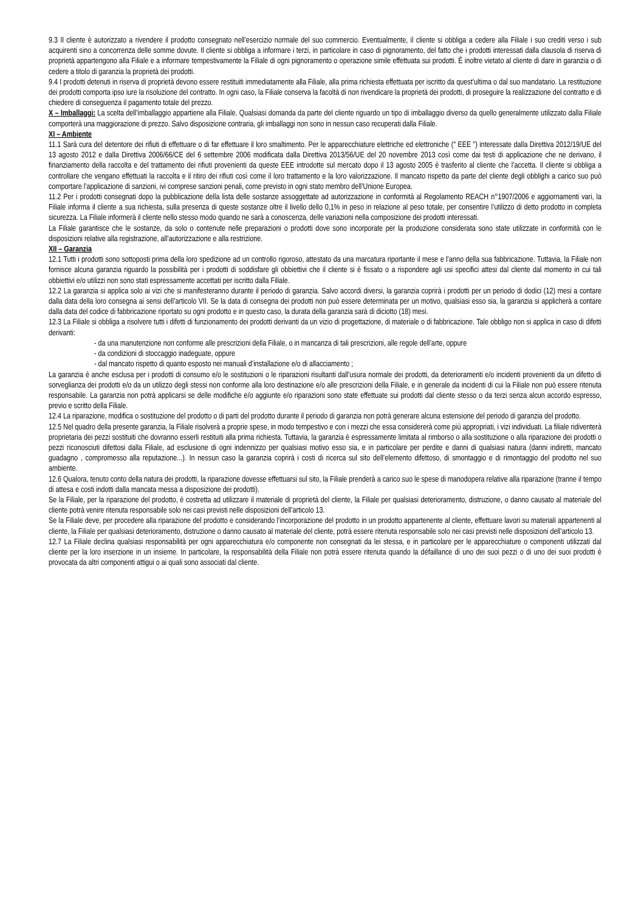9.3 Il cliente è autorizzato a rivendere il prodotto consegnato nell’esercizio normale del suo commercio. Eventualmente, il cliente si obbliga a cedere alla Filiale i suo crediti verso i sub acquirenti sino a concorrenza delle somme dovute. Il cliente si obbliga a informare i terzi, in particolare in caso di pignoramento, del fatto che i prodotti interessati dalla clausola di riserva di proprietà appartengono alla Filiale e a informare tempestivamente la Filiale di ogni pignoramento o operazione simile effettuata sui prodotti. È inoltre vietato al cliente di dare in garanzia o di cedere a titolo di garanzia la proprietà dei prodotti.
9.4 I prodotti detenuti in riserva di proprietà devono essere restituiti immediatamente alla Filiale, alla prima richiesta effettuata per iscritto da quest’ultima o dal suo mandatario. La restituzione dei prodotti comporta ipso iure la risoluzione del contratto. In ogni caso, la Filiale conserva la facoltà di non rivendicare la proprietà dei prodotti, di proseguire la realizzazione del contratto e di chiedere di conseguenza il pagamento totale del prezzo.
X – Imballaggi: La scelta dell’imballaggio appartiene alla Filiale. Qualsiasi domanda da parte del cliente riguardo un tipo di imballaggio diverso da quello generalmente utilizzato dalla Filiale comporterà una maggiorazione di prezzo. Salvo disposizione contraria, gli imballaggi non sono in nessun caso recuperati dalla Filiale.
XI – Ambiente
11.1 Sarà cura del detentore dei rifiuti di effettuare o di far effettuare il loro smaltimento. Per le apparecchiature elettriche ed elettroniche (“ EEE ”) interessate dalla Direttiva 2012/19/UE del 13 agosto 2012 e dalla Direttiva 2006/66/CE del 6 settembre 2006 modificata dalla Direttiva 2013/56/UE del 20 novembre 2013 così come dai testi di applicazione che ne derivano, il finanziamento della raccolta e del trattamento dei rifiuti provenienti da queste EEE introdotte sul mercato dopo il 13 agosto 2005 è trasferito al cliente che l’accetta. Il cliente si obbliga a controllare che vengano effettuati la raccolta e il ritiro dei rifiuti così come il loro trattamento e la loro valorizzazione. Il mancato rispetto da parte del cliente degli obblighi a carico suo può comportare l’applicazione di sanzioni, ivi comprese sanzioni penali, come previsto in ogni stato membro dell’Unione Europea.
11.2 Per i prodotti consegnati dopo la pubblicazione della lista delle sostanze assoggettate ad autorizzazione in conformità al Regolamento REACH n°1907/2006 e aggiornamenti vari, la Filiale informa il cliente a sua richiesta, sulla presenza di queste sostanze oltre il livello dello 0,1% in peso in relazione al peso totale, per consentire l’utilizzo di detto prodotto in completa sicurezza. La Filiale informerà il cliente nello stesso modo quando ne sarà a conoscenza, delle variazioni nella composizione dei prodotti interessati.
La Filiale garantisce che le sostanze, da solo o contenute nelle preparazioni o prodotti dove sono incorporate per la produzione considerata sono state utilizzate in conformità con le disposizioni relative alla registrazione, all’autorizzazione e alla restrizione.
XII – Garanzia
12.1 Tutti i prodotti sono sottoposti prima della loro spedizione ad un controllo rigoroso, attestato da una marcatura riportante il mese e l’anno della sua fabbricazione. Tuttavia, la Filiale non fornisce alcuna garanzia riguardo la possibilità per i prodotti di soddisfare gli obbiettivi che il cliente si è fissato o a rispondere agli usi specifici attesi dal cliente dal momento in cui tali obbiettivi e/o utilizzi non sono stati espressamente accettati per iscritto dalla Filiale.
12.2 La garanzia si applica solo ai vizi che si manifesteranno durante il periodo di garanzia. Salvo accordi diversi, la garanzia coprirà i prodotti per un periodo di dodici (12) mesi a contare dalla data della loro consegna ai sensi dell’articolo VII. Se la data di consegna dei prodotti non può essere determinata per un motivo, qualsiasi esso sia, la garanzia si applicherà a contare dalla data del codice di fabbricazione riportato su ogni prodotto e in questo caso, la durata della garanzia sarà di diciotto (18) mesi.
12.3 La Filiale si obbliga a risolvere tutti i difetti di funzionamento dei prodotti derivanti da un vizio di progettazione, di materiale o di fabbricazione. Tale obbligo non si applica in caso di difetti derivanti:
- da una manutenzione non conforme alle prescrizioni della Filiale, o in mancanza di tali prescrizioni, alle regole dell’arte, oppure
- da condizioni di stoccaggio inadeguate, oppure
- dal mancato rispetto di quanto esposto nei manuali d’installazione e/o di allacciamento ;
La garanzia è anche esclusa per i prodotti di consumo e/o le sostituzioni o le riparazioni risultanti dall’usura normale dei prodotti, da deterioramenti e/o incidenti provenienti da un difetto di sorveglianza dei prodotti e/o da un utilizzo degli stessi non conforme alla loro destinazione e/o alle prescrizioni della Filiale, e in generale da incidenti di cui la Filiale non può essere ritenuta responsabile. La garanzia non potrà applicarsi se delle modifiche e/o aggiunte e/o riparazioni sono state effettuate sui prodotti dal cliente stesso o da terzi senza alcun accordo espresso, previo e scritto della Filiale.
12.4 La riparazione, modifica o sostituzione del prodotto o di parti del prodotto durante il periodo di garanzia non potrà generare alcuna estensione del periodo di garanzia del prodotto.
12.5 Nel quadro della presente garanzia, la Filiale risolverà a proprie spese, in modo tempestivo e con i mezzi che essa considererà come più appropriati, i vizi individuati. La filiale ridiventerà proprietaria dei pezzi sostituiti che dovranno esserli restituiti alla prima richiesta. Tuttavia, la garanzia è espressamente limitata al rimborso o alla sostituzione o alla riparazione dei prodotti o pezzi riconosciuti difettosi dalla Filiale, ad esclusione di ogni indennizzo per qualsiasi motivo esso sia, e in particolare per perdite e danni di qualsiasi natura (danni indiretti, mancato guadagno , compromesso alla reputazione...). In nessun caso la garanzia coprirà i costi di ricerca sul sito dell’elemento difettoso, di smontaggio e di rimontaggio del prodotto nel suo ambiente.
12.6 Qualora, tenuto conto della natura dei prodotti, la riparazione dovesse effettuarsi sul sito, la Filiale prenderà a carico suo le spese di manodopera relative alla riparazione (tranne il tempo di attesa e costi indotti dalla mancata messa a disposizione dei prodotti).
Se la Filiale, per la riparazione del prodotto, è costretta ad utilizzare il materiale di proprietà del cliente, la Filiale per qualsiasi deterioramento, distruzione, o danno causato al materiale del cliente potrà venire ritenuta responsabile solo nei casi previsti nelle disposizioni dell’articolo 13.
Se la Filiale deve, per procedere alla riparazione del prodotto e considerando l’incorporazione del prodotto in un prodotto appartenente al cliente, effettuare lavori su materiali appartenenti al cliente, la Filiale per qualsiasi deterioramento, distruzione o danno causato al materiale del cliente, potrà essere ritenuta responsabile solo nei casi previsti nelle disposizioni dell’articolo 13.
12.7 La Filiale declina qualsiasi responsabilità per ogni apparecchiatura e/o componente non consegnati da lei stessa, e in particolare per le apparecchiature o componenti utilizzati dal cliente per la loro inserzione in un insieme. In particolare, la responsabilità della Filiale non potrà essere ritenuta quando la défaillance di uno dei suoi pezzi o di uno dei suoi prodotti è provocata da altri componenti attigui o ai quali sono associati dal cliente.